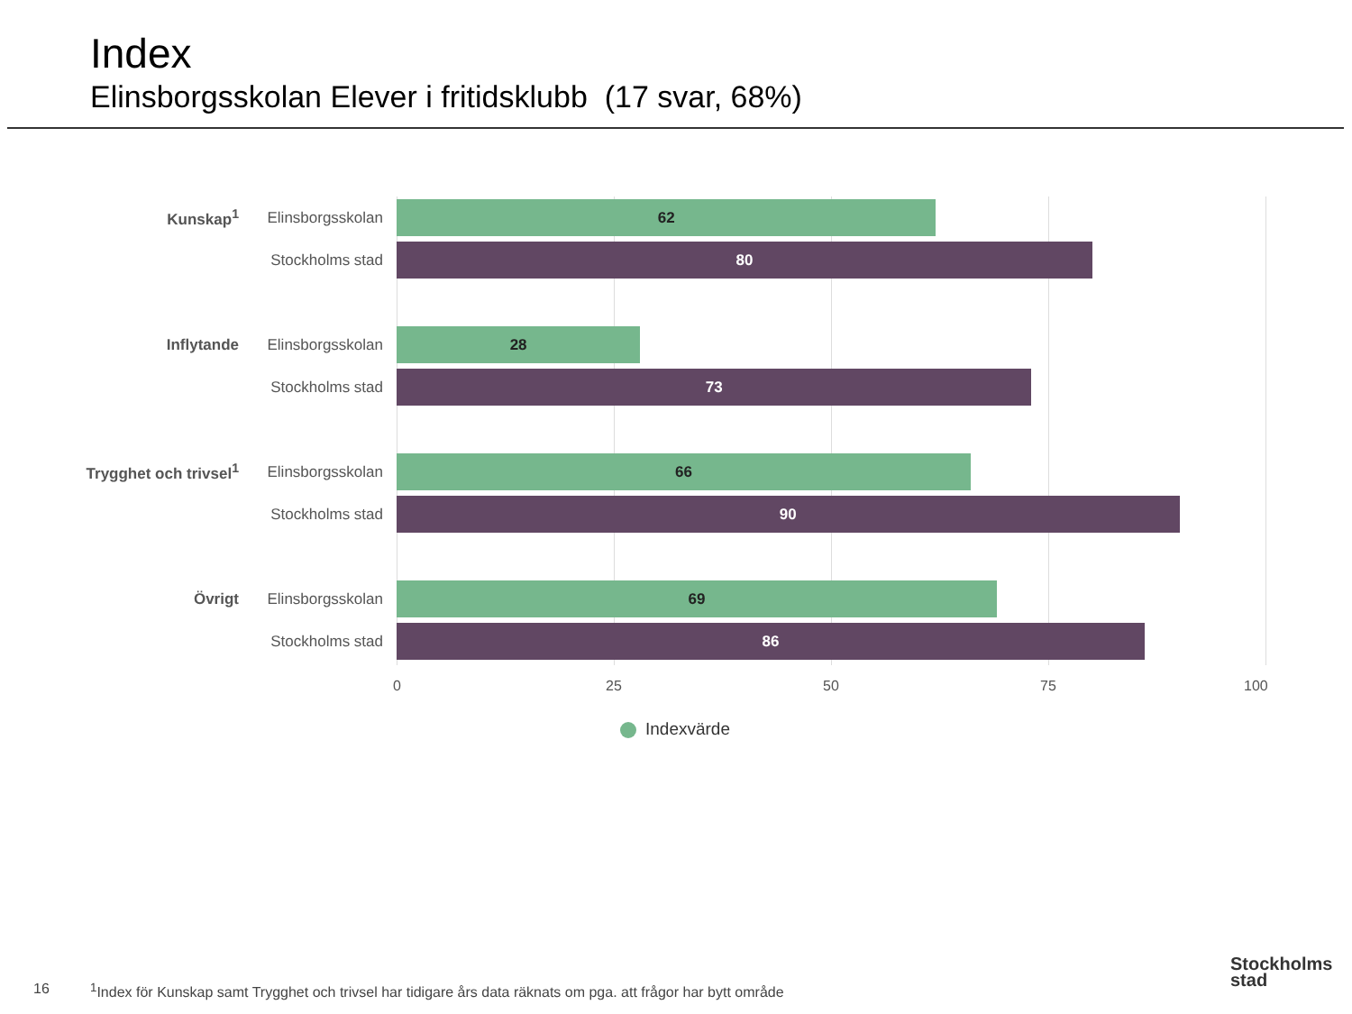Index
Elinsborgsskolan Elever i fritidsklubb (17 svar, 68%)
Kunskap<sup>1</sup>
Elinsborgsskolan
62
Stockholms stad
80
Inflytande
Elinsborgsskolan
28
Stockholms stad
73
Trygghet och trivsel<sup>1</sup>
Elinsborgsskolan
66
Stockholms stad
90
Övrigt
Elinsborgsskolan
69
Stockholms stad
86
0 25 50 75 100
Indexvärde
16
<sup>1</sup> Index för Kunskap samt Trygghet och trivsel har tidigare års data räknats om pga. att frågor har bytt område
Stockholms
stad